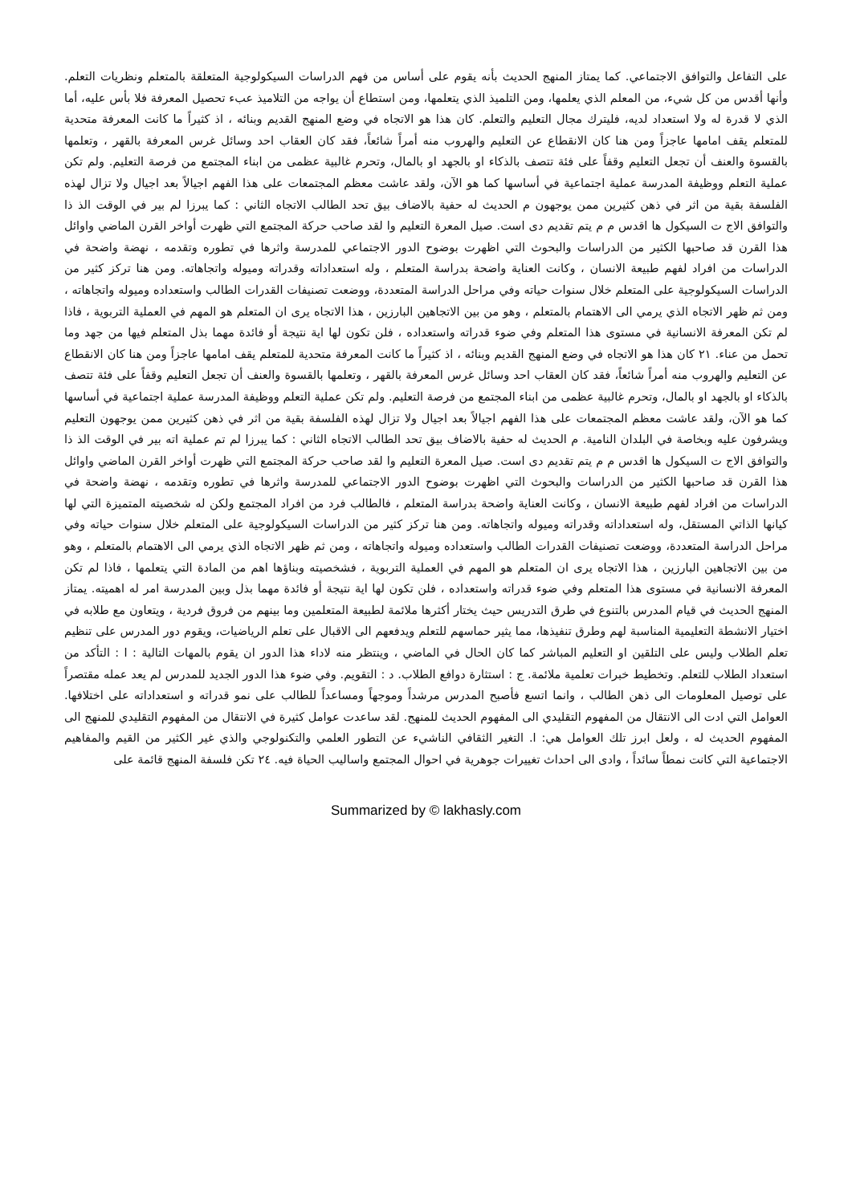على التفاعل والتوافق الاجتماعي. كما يمتاز المنهج الحديث بأنه يقوم على أساس من فهم الدراسات السيكولوجية المتعلقة بالمتعلم ونظريات التعلم. وأنها أقدس من كل شيء، من المعلم الذي يعلمها، ومن التلميذ الذي يتعلمها، ومن استطاع أن يواجه من التلاميذ عبء تحصيل المعرفة فلا بأس عليه، أما الذي لا قدرة له ولا استعداد لديه، فليترك مجال التعليم والتعلم. كان هذا هو الاتجاه في وضع المنهج القديم وبنائه ، اذ كثيراً ما كانت المعرفة متحدية للمتعلم يقف امامها عاجزاً ومن هنا كان الانقطاع عن التعليم والهروب منه أمراً شائعاً، فقد كان العقاب احد وسائل غرس المعرفة بالقهر ، وتعلمها بالقسوة والعنف أن تجعل التعليم وقفاً على فئة تتصف بالذكاء او بالجهد او بالمال، وتحرم غالبية عظمى من ابناء المجتمع من فرصة التعليم. ولم تكن عملية التعلم ووظيفة المدرسة عملية اجتماعية في أساسها كما هو الآن، ولقد عاشت معظم المجتمعات على هذا الفهم اجيالاً بعد اجيال ولا تزال لهذه الفلسفة بقية من اثر في ذهن كثيرين ممن يوجهون م الحديث له حفية بالاضاف بيق تحد الطالب الاتجاه الثاني : كما يبرزا لم بير في الوقت الذ ذا والتوافق الاج ت السيكول ها اقدس م م يتم تقديم دى است. صيل المعرة التعليم وا لقد صاحب حركة المجتمع التي ظهرت أواخر القرن الماضي واوائل هذا القرن قد صاحبها الكثير من الدراسات والبحوث التي اظهرت بوضوح الدور الاجتماعي للمدرسة واثرها في تطوره وتقدمه ، نهضة واضحة في الدراسات من افراد لفهم طبيعة الانسان ، وكانت العناية واضحة بدراسة المتعلم ، وله استعداداته وقدراته وميوله واتجاهاته. ومن هنا تركز كثير من الدراسات السيكولوجية على المتعلم خلال سنوات حياته وفي مراحل الدراسة المتعددة، ووضعت تصنيفات القدرات الطالب واستعداده وميوله واتجاهاته ، ومن ثم ظهر الاتجاه الذي يرمي الى الاهتمام بالمتعلم ، وهو من بين الاتجاهين البارزين ، هذا الاتجاه يرى ان المتعلم هو المهم في العملية التربوية ، فاذا لم تكن المعرفة الانسانية في مستوى هذا المتعلم وفي ضوء قدراته واستعداده ، فلن تكون لها اية نتيجة أو فائدة مهما بذل المتعلم فيها من جهد وما تحمل من عناء. ٢١ كان هذا هو الاتجاه في وضع المنهج القديم وبنائه ، اذ كثيراً ما كانت المعرفة متحدية للمتعلم يقف امامها عاجزاً ومن هنا كان الانقطاع عن التعليم والهروب منه أمراً شائعاً، فقد كان العقاب احد وسائل غرس المعرفة بالقهر ، وتعلمها بالقسوة والعنف أن تجعل التعليم وقفاً على فئة تتصف بالذكاء او بالجهد او بالمال، وتحرم غالبية عظمى من ابناء المجتمع من فرصة التعليم. ولم تكن عملية التعلم ووظيفة المدرسة عملية اجتماعية في أساسها كما هو الآن، ولقد عاشت معظم المجتمعات على هذا الفهم اجيالاً بعد اجيال ولا تزال لهذه الفلسفة بقية من اثر في ذهن كثيرين ممن يوجهون التعليم ويشرفون عليه وبخاصة في البلدان النامية. م الحديث له حفية بالاضاف بيق تحد الطالب الاتجاه الثاني : كما يبرزا لم تم عملية اته بير في الوقت الذ ذا والتوافق الاج ت السيكول ها اقدس م م يتم تقديم دى است. صيل المعرة التعليم وا لقد صاحب حركة المجتمع التي ظهرت أواخر القرن الماضي واوائل هذا القرن قد صاحبها الكثير من الدراسات والبحوث التي اظهرت بوضوح الدور الاجتماعي للمدرسة واثرها في تطوره وتقدمه ، نهضة واضحة في الدراسات من افراد لفهم طبيعة الانسان ، وكانت العناية واضحة بدراسة المتعلم ، فالطالب فرد من افراد المجتمع ولكن له شخصيته المتميزة التي لها كيانها الذاتي المستقل، وله استعداداته وقدراته وميوله واتجاهاته. ومن هنا تركز كثير من الدراسات السيكولوجية على المتعلم خلال سنوات حياته وفي مراحل الدراسة المتعددة، ووضعت تصنيفات القدرات الطالب واستعداده وميوله واتجاهاته ، ومن ثم ظهر الاتجاه الذي يرمي الى الاهتمام بالمتعلم ، وهو من بين الاتجاهين البارزين ، هذا الاتجاه يرى ان المتعلم هو المهم في العملية التربوية ، فشخصيته وبناؤها اهم من المادة التي يتعلمها ، فاذا لم تكن المعرفة الانسانية في مستوى هذا المتعلم وفي ضوء قدراته واستعداده ، فلن تكون لها اية نتيجة أو فائدة مهما بذل وبين المدرسة امر له اهميته. يمتاز المنهج الحديث في قيام المدرس بالتنوع في طرق التدريس حيث يختار أكثرها ملائمة لطبيعة المتعلمين وما بينهم من فروق فردية ، ويتعاون مع طلابه في اختيار الانشطة التعليمية المناسبة لهم وطرق تنفيذها، مما يثير حماسهم للتعلم ويدفعهم الى الاقبال على تعلم الرياضيات، ويقوم دور المدرس على تنظيم تعلم الطلاب وليس على التلقين او التعليم المباشر كما كان الحال في الماضي ، وينتظر منه لاداء هذا الدور ان يقوم بالمهات التالية : ا : التأكد من استعداد الطلاب للتعلم. وتخطيط خبرات تعلمية ملائمة. ج : استثارة دوافع الطلاب. د : التقويم. وفي ضوء هذا الدور الجديد للمدرس لم يعد عمله مقتصراً على توصيل المعلومات الى ذهن الطالب ، وانما اتسع فأصبح المدرس مرشداً وموجهاً ومساعداً للطالب على نمو قدراته و استعداداته على اختلافها. العوامل التي ادت الى الانتقال من المفهوم التقليدي الى المفهوم الحديث للمنهج. لقد ساعدت عوامل كثيرة في الانتقال من المفهوم التقليدي للمنهج الى المفهوم الحديث له ، ولعل ابرز تلك العوامل هي: ا. التغير الثقافي الناشيء عن التطور العلمي والتكنولوجي والذي غير الكثير من القيم والمفاهيم الاجتماعية التي كانت نمطاً سائداً ، وادى الى احداث تغييرات جوهرية في احوال المجتمع واساليب الحياة فيه. ٢٤ تكن فلسفة المنهج قائمة على
Summarized by © lakhasly.com